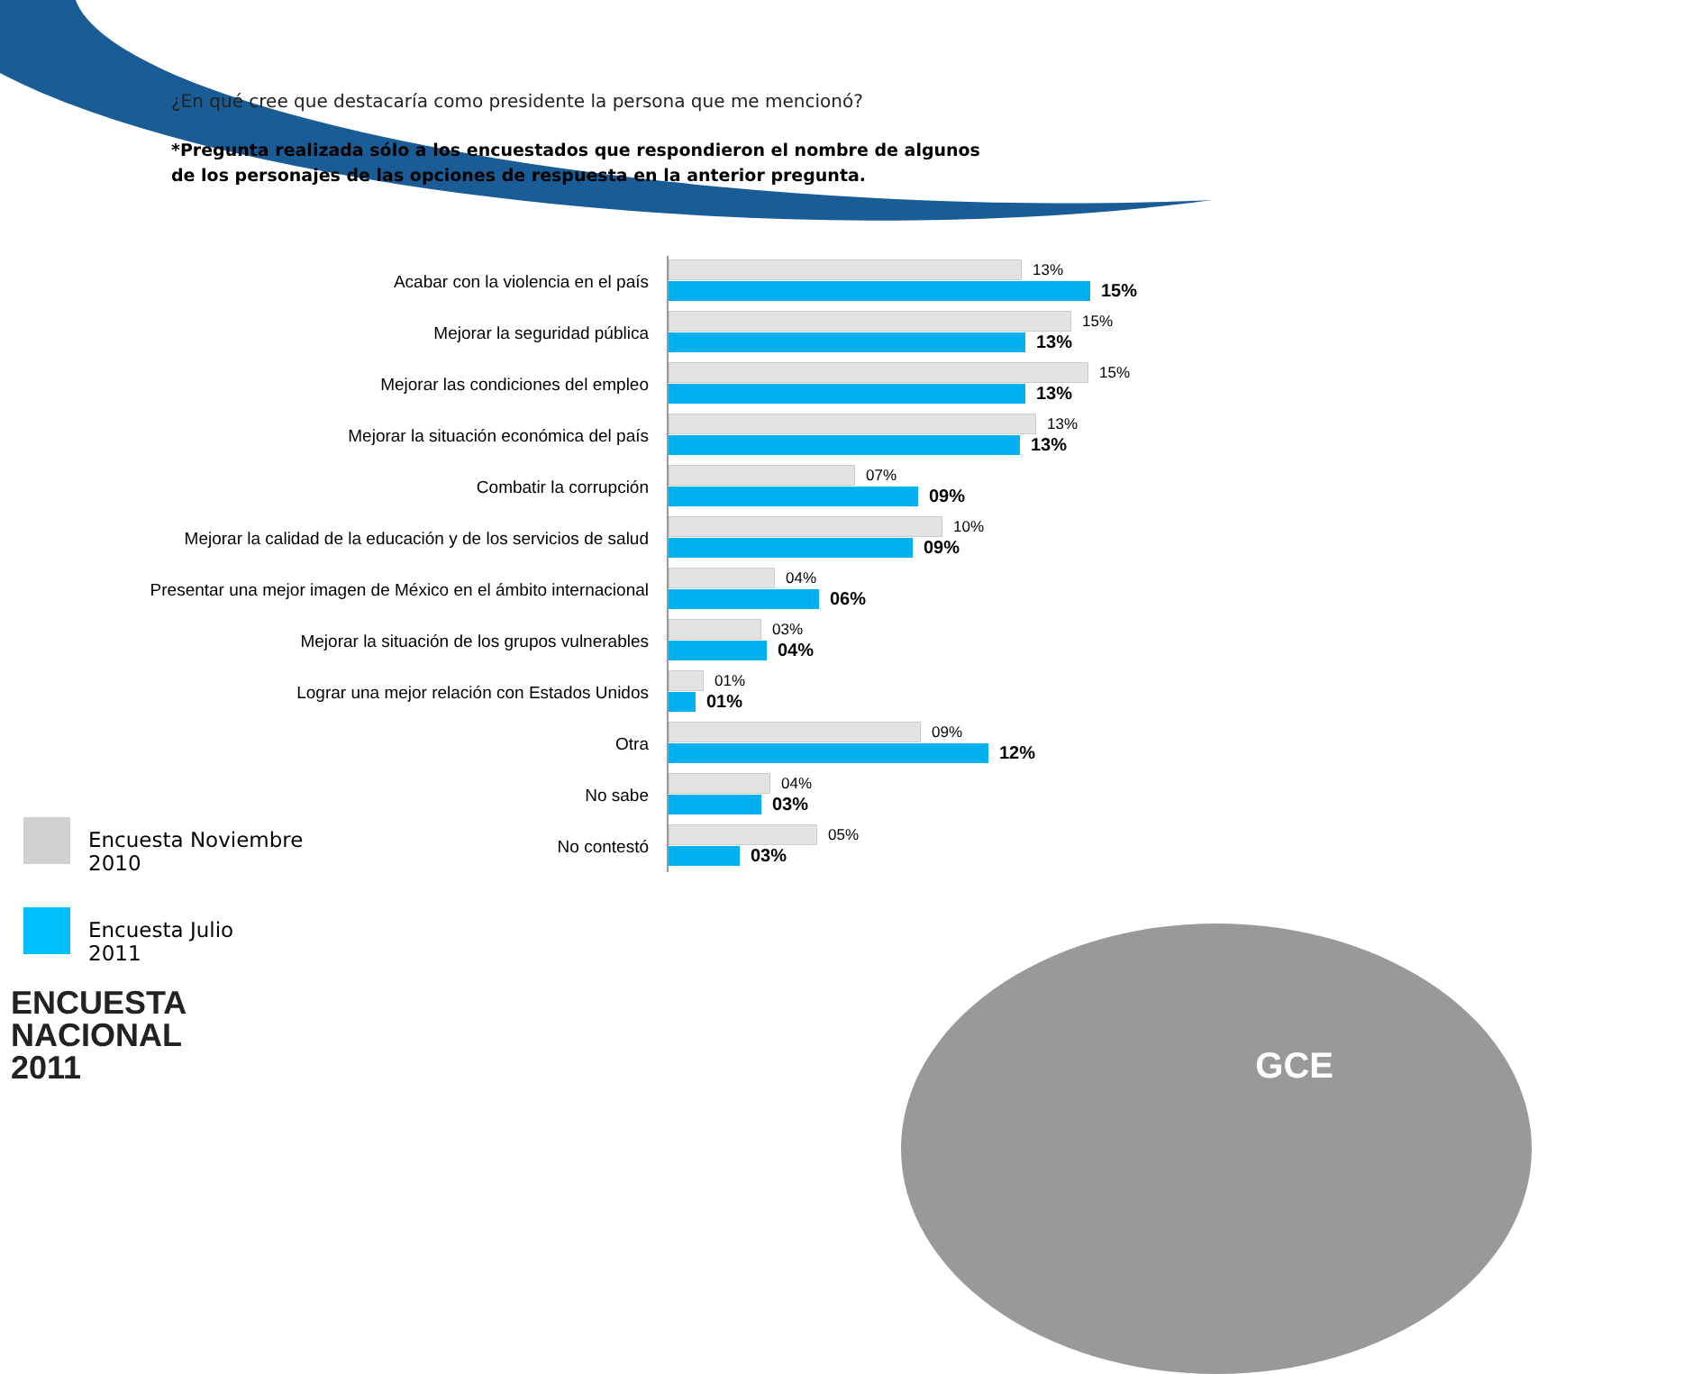¿En qué cree que destacaría como presidente la persona que me mencionó?
*Pregunta realizada sólo a los encuestados que respondieron el nombre de algunos de los personajes de las opciones de respuesta en la anterior pregunta.
Acabar con la violencia en el país
13%
15%
Mejorar la seguridad pública
15%
13%
Mejorar las condiciones del empleo
15%
13%
Mejorar la situación económica del país
13%
13%
Combatir la corrupción
07%
09%
Mejorar la calidad de la educación y de los servicios de salud
10%
09%
Presentar una mejor imagen de México en el ámbito internacional
04%
06%
Mejorar la situación de los grupos vulnerables
03%
04%
Lograr una mejor relación con Estados Unidos
01%
01%
Otra
09%
12%
No sabe
04%
03%
No contestó
05%
03%
Encuesta Noviembre
2010
Encuesta Julio
2011
ENCUESTA
NACIONAL
2011
GCE